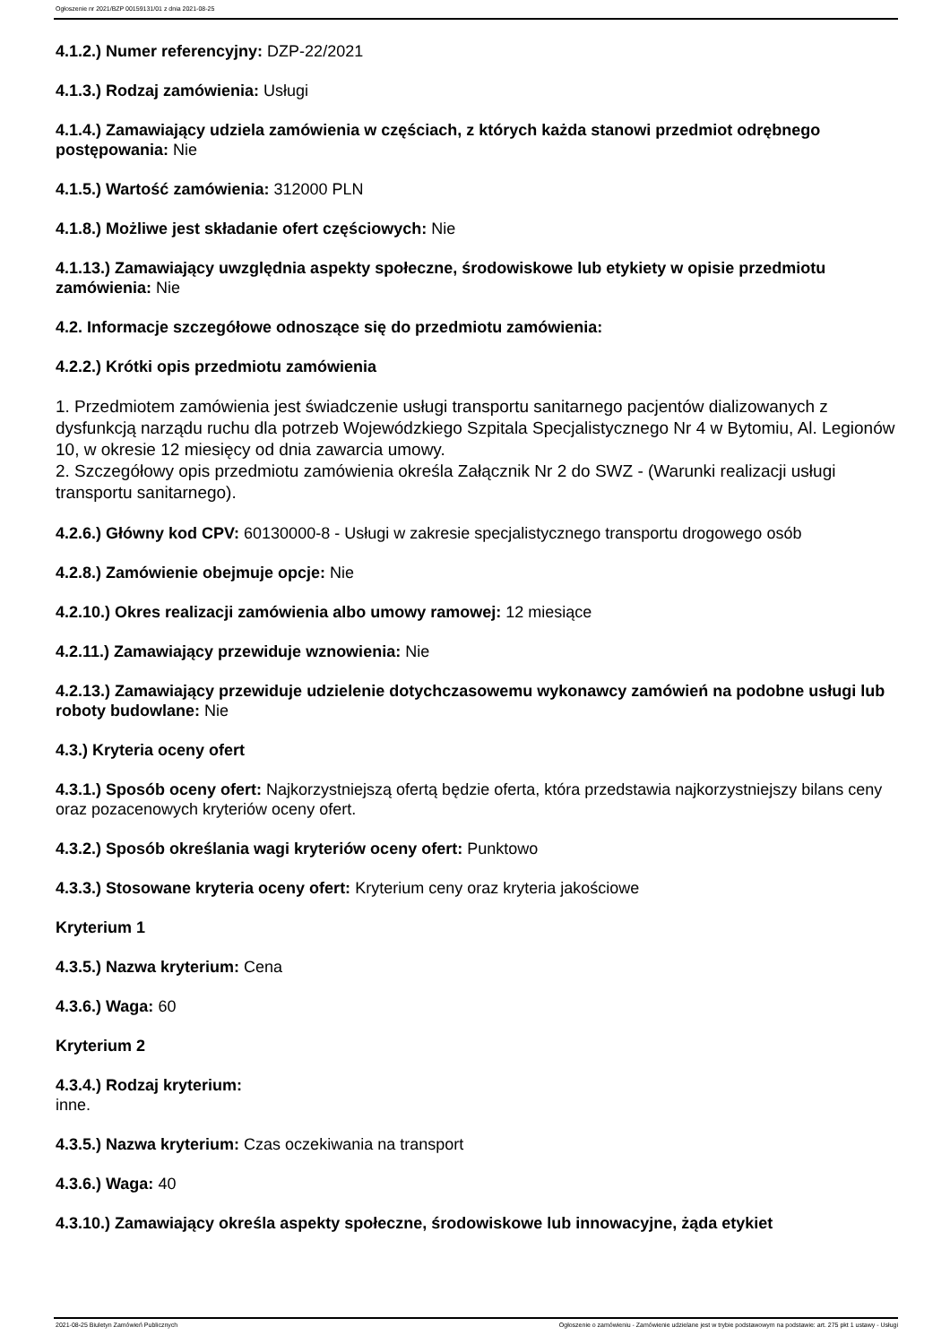Ogłoszenie nr 2021/BZP 00159131/01 z dnia 2021-08-25
4.1.2.) Numer referencyjny: DZP-22/2021
4.1.3.) Rodzaj zamówienia: Usługi
4.1.4.) Zamawiający udziela zamówienia w częściach, z których każda stanowi przedmiot odrębnego postępowania: Nie
4.1.5.) Wartość zamówienia: 312000 PLN
4.1.8.) Możliwe jest składanie ofert częściowych: Nie
4.1.13.) Zamawiający uwzględnia aspekty społeczne, środowiskowe lub etykiety w opisie przedmiotu zamówienia: Nie
4.2. Informacje szczegółowe odnoszące się do przedmiotu zamówienia:
4.2.2.) Krótki opis przedmiotu zamówienia
1. Przedmiotem zamówienia jest świadczenie usługi transportu sanitarnego pacjentów dializowanych z dysfunkcją narządu ruchu dla potrzeb Wojewódzkiego Szpitala Specjalistycznego Nr 4 w Bytomiu, Al. Legionów 10, w okresie 12 miesięcy od dnia zawarcia umowy.
2. Szczegółowy opis przedmiotu zamówienia określa Załącznik Nr 2 do SWZ - (Warunki realizacji usługi transportu sanitarnego).
4.2.6.) Główny kod CPV: 60130000-8 - Usługi w zakresie specjalistycznego transportu drogowego osób
4.2.8.) Zamówienie obejmuje opcje: Nie
4.2.10.) Okres realizacji zamówienia albo umowy ramowej: 12 miesiące
4.2.11.) Zamawiający przewiduje wznowienia: Nie
4.2.13.) Zamawiający przewiduje udzielenie dotychczasowemu wykonawcy zamówień na podobne usługi lub roboty budowlane: Nie
4.3.) Kryteria oceny ofert
4.3.1.) Sposób oceny ofert: Najkorzystniejszą ofertą będzie oferta, która przedstawia najkorzystniejszy bilans ceny oraz pozacenowych kryteriów oceny ofert.
4.3.2.) Sposób określania wagi kryteriów oceny ofert: Punktowo
4.3.3.) Stosowane kryteria oceny ofert: Kryterium ceny oraz kryteria jakościowe
Kryterium 1
4.3.5.) Nazwa kryterium: Cena
4.3.6.) Waga: 60
Kryterium 2
4.3.4.) Rodzaj kryterium:
inne.
4.3.5.) Nazwa kryterium: Czas oczekiwania na transport
4.3.6.) Waga: 40
4.3.10.) Zamawiający określa aspekty społeczne, środowiskowe lub innowacyjne, żąda etykiet
2021-08-25 Biuletyn Zamówień Publicznych Ogłoszenie o zamówieniu - Zamówienie udzielane jest w trybie podstawowym na podstawie: art. 275 pkt 1 ustawy - Usługi